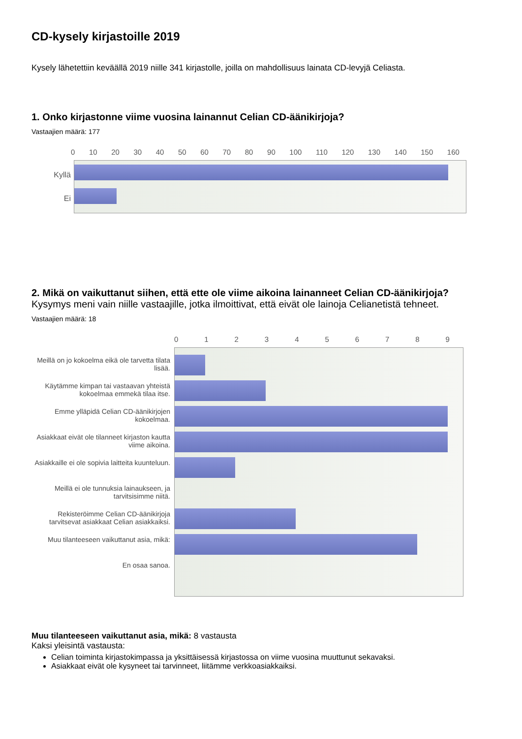CD-kysely kirjastoille 2019
Kysely lähetettiin keväällä 2019 niille 341 kirjastolle, joilla on mahdollisuus lainata CD-levyjä Celiasta.
1. Onko kirjastonne viime vuosina lainannut Celian CD-äänikirjoja?
Vastaajien määrä: 177
0 10 20 30 40 50 60 70 80 90 100 110 120 130 140 150 160
Kyllä
Ei
2. Mikä on vaikuttanut siihen, että ette ole viime aikoina lainanneet Celian CD-äänikirjoja?
Kysymys meni vain niille vastaajille, jotka ilmoittivat, että eivät ole lainoja Celianetistä tehneet.
Vastaajien määrä: 18
0123456789
Meillä on jo kokoelma eikä ole tarvetta tilata lisää.
Käytämme kimpan tai vastaavan yhteistä kokoelmaa emmekä tilaa itse.
Emme ylläpidä Celian CD-äänikirjojen kokoelmaa.
Asiakkaat eivät ole tilanneet kirjaston kautta viime aikoina.
Asiakkaille ei ole sopivia laitteita kuunteluun.
Meillä ei ole tunnuksia lainaukseen, ja tarvitsisimme niitä.
Rekisteröimme Celian CD-äänikirjoja tarvitsevat asiakkaat Celian asiakkaiksi.
Muu tilanteeseen vaikuttanut asia, mikä:
En osaa sanoa.
Muu tilanteeseen vaikuttanut asia, mikä: 8 vastausta
Kaksi yleisintä vastausta:
Celian toiminta kirjastokimpassa ja yksittäisessä kirjastossa on viime vuosina muuttunut sekavaksi.
Asiakkaat eivät ole kysyneet tai tarvinneet, liitämme verkkoasiakkaiksi.